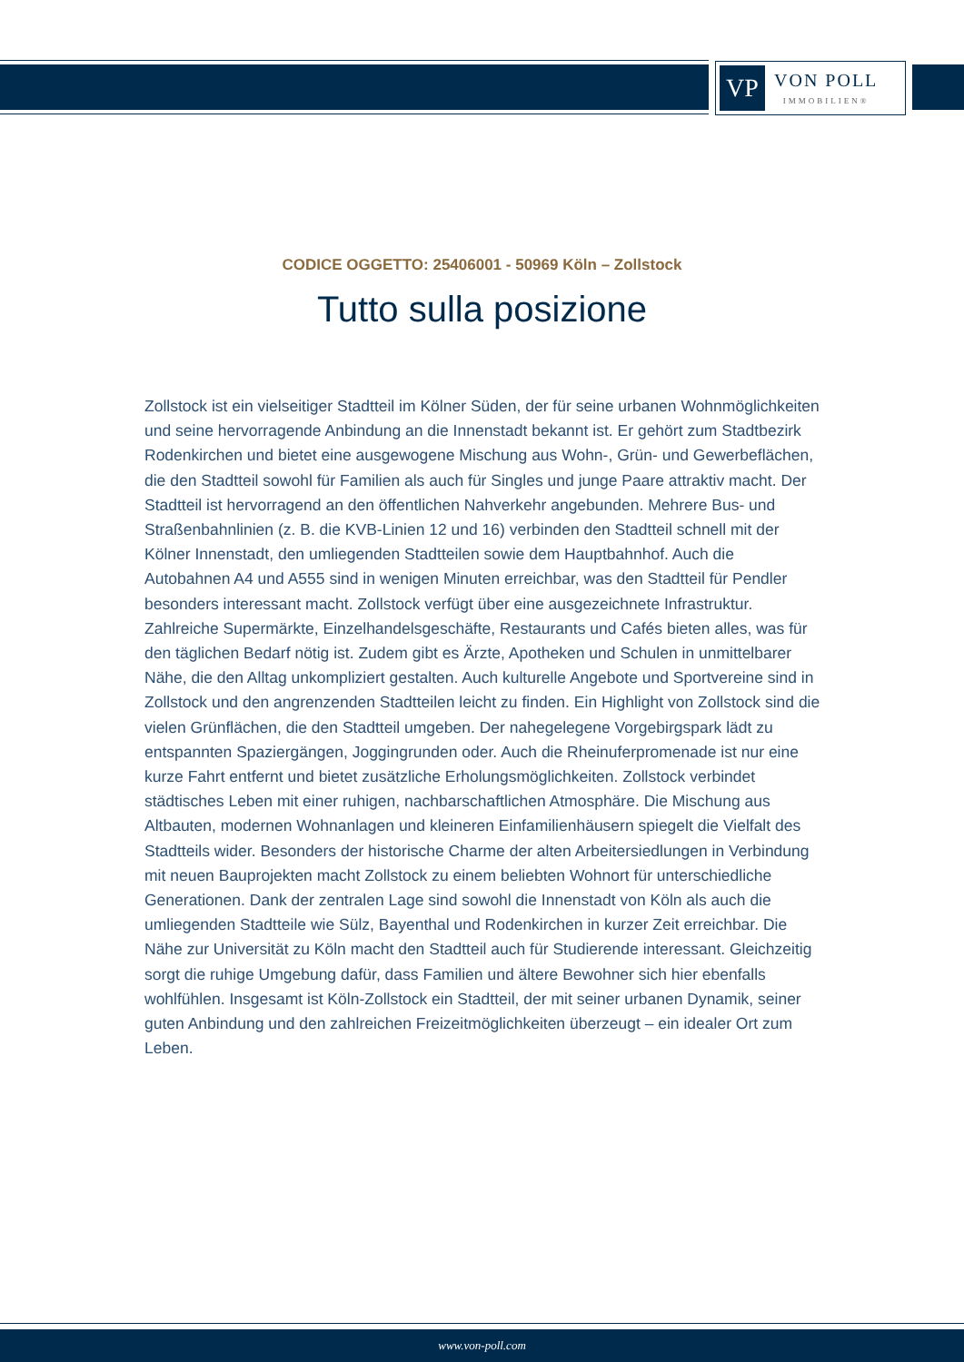VP
VON POLL
IMMOBILIEN®
CODICE OGGETTO: 25406001 - 50969 Köln – Zollstock
Tutto sulla posizione
Zollstock ist ein vielseitiger Stadtteil im Kölner Süden, der für seine urbanen Wohnmöglichkeiten und seine hervorragende Anbindung an die Innenstadt bekannt ist. Er gehört zum Stadtbezirk Rodenkirchen und bietet eine ausgewogene Mischung aus Wohn-, Grün- und Gewerbeflächen, die den Stadtteil sowohl für Familien als auch für Singles und junge Paare attraktiv macht. Der Stadtteil ist hervorragend an den öffentlichen Nahverkehr angebunden. Mehrere Bus- und Straßenbahnlinien (z. B. die KVB-Linien 12 und 16) verbinden den Stadtteil schnell mit der Kölner Innenstadt, den umliegenden Stadtteilen sowie dem Hauptbahnhof. Auch die Autobahnen A4 und A555 sind in wenigen Minuten erreichbar, was den Stadtteil für Pendler besonders interessant macht. Zollstock verfügt über eine ausgezeichnete Infrastruktur. Zahlreiche Supermärkte, Einzelhandelsgeschäfte, Restaurants und Cafés bieten alles, was für den täglichen Bedarf nötig ist. Zudem gibt es Ärzte, Apotheken und Schulen in unmittelbarer Nähe, die den Alltag unkompliziert gestalten. Auch kulturelle Angebote und Sportvereine sind in Zollstock und den angrenzenden Stadtteilen leicht zu finden. Ein Highlight von Zollstock sind die vielen Grünflächen, die den Stadtteil umgeben. Der nahegelegene Vorgebirgspark lädt zu entspannten Spaziergängen, Joggingrunden oder. Auch die Rheinuferpromenade ist nur eine kurze Fahrt entfernt und bietet zusätzliche Erholungsmöglichkeiten. Zollstock verbindet städtisches Leben mit einer ruhigen, nachbarschaftlichen Atmosphäre. Die Mischung aus Altbauten, modernen Wohnanlagen und kleineren Einfamilienhäusern spiegelt die Vielfalt des Stadtteils wider. Besonders der historische Charme der alten Arbeitersiedlungen in Verbindung mit neuen Bauprojekten macht Zollstock zu einem beliebten Wohnort für unterschiedliche Generationen. Dank der zentralen Lage sind sowohl die Innenstadt von Köln als auch die umliegenden Stadtteile wie Sülz, Bayenthal und Rodenkirchen in kurzer Zeit erreichbar. Die Nähe zur Universität zu Köln macht den Stadtteil auch für Studierende interessant. Gleichzeitig sorgt die ruhige Umgebung dafür, dass Familien und ältere Bewohner sich hier ebenfalls wohlfühlen. Insgesamt ist Köln-Zollstock ein Stadtteil, der mit seiner urbanen Dynamik, seiner guten Anbindung und den zahlreichen Freizeitmöglichkeiten überzeugt – ein idealer Ort zum Leben.
www.von-poll.com